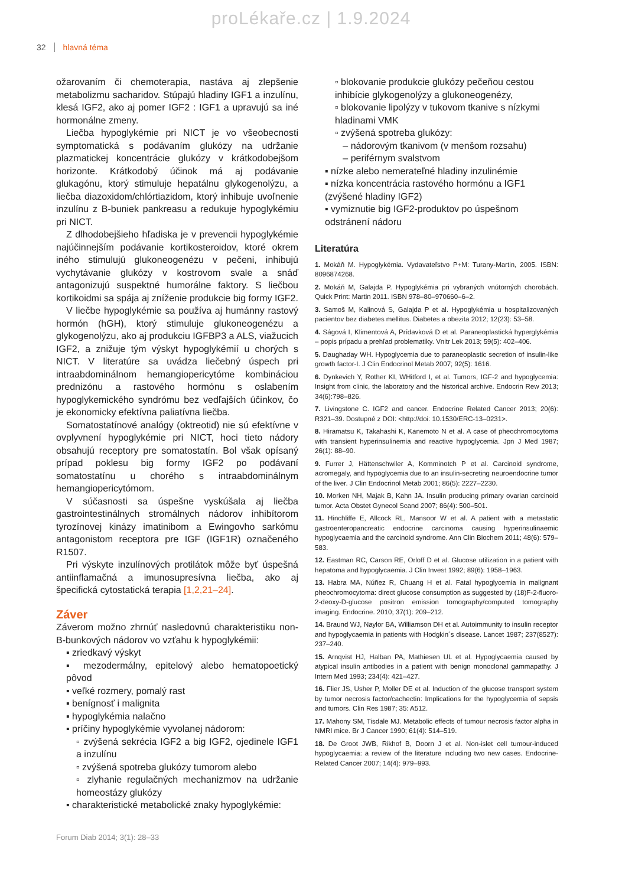proLékaře.cz | 1.9.2024
32 hlavná téma
ožarovaním či chemoterapia, nastáva aj zlepšenie metabolizmu sacharidov. Stúpajú hladiny IGF1 a inzulínu, klesá IGF2, ako aj pomer IGF2 : IGF1 a upravujú sa iné hormonálne zmeny.
Liečba hypoglykémie pri NICT je vo všeobecnosti symptomatická s podávaním glukózy na udržanie plazmatickej koncentrácie glukózy v krátkodobejšom horizonte. Krátkodobý účinok má aj podávanie glukagónu, ktorý stimuluje hepatálnu glykogenolýzu, a liečba diazoxidom/chlórtiazidom, ktorý inhibuje uvoľnenie inzulínu z B-buniek pankreasu a redukuje hypoglykémiu pri NICT.
Z dlhodobejšieho hľadiska je v prevencii hypoglykémie najúčinnejším podávanie kortikosteroidov, ktoré okrem iného stimulujú glukoneogenézu v pečeni, inhibujú vychytávanie glukózy v kostrovom svale a snáď antagonizujú suspektné humorálne faktory. S liečbou kortikoidmi sa spája aj zníženie produkcie big formy IGF2.
V liečbe hypoglykémie sa používa aj humánny rastový hormón (hGH), ktorý stimuluje glukoneogenézu a glykogenolýzu, ako aj produkciu IGFBP3 a ALS, viažucich IGF2, a znižuje tým výskyt hypoglykémií u chorých s NICT. V literatúre sa uvádza liečebný úspech pri intraabdominálnom hemangiopericytóme kombináciou prednizónu a rastového hormónu s oslabením hypoglykemického syndrómu bez vedľajších účinkov, čo je ekonomicky efektívna paliatívna liečba.
Somatostatínové analógy (oktreotid) nie sú efektívne v ovplyvnení hypoglykémie pri NICT, hoci tieto nádory obsahujú receptory pre somatostatín. Bol však opísaný prípad poklesu big formy IGF2 po podávaní somatostatínu u chorého s intraabdominálnym hemangiopericytómom.
V súčasnosti sa úspešne vyskúšala aj liečba gastrointestinálnych stromálnych nádorov inhibítorom tyrozínovej kinázy imatinibom a Ewingovho sarkómu antagonistom receptora pre IGF (IGF1R) označeného R1507.
Pri výskyte inzulínových protilátok môže byť úspešná antiinflamačná a imunosupresívna liečba, ako aj špecifická cytostatická terapia [1,2,21–24].
Záver
Záverom možno zhrnúť nasledovnú charakteristiku non-B-bunkových nádorov vo vzťahu k hypoglykémii:
▪ zriedkavý výskyt
▪ mezodermálny, epitelový alebo hematopoetický pôvod
▪ veľké rozmery, pomalý rast
▪ benígnosť i malignita
▪ hypoglykémia nalačno
▪ príčiny hypoglykémie vyvolanej nádorom:
▫ zvýšená sekrécia IGF2 a big IGF2, ojedinele IGF1 a inzulínu
▫ zvýšená spotreba glukózy tumorom alebo
▫ zlyhanie regulačných mechanizmov na udržanie homeostázy glukózy
▪ charakteristické metabolické znaky hypoglykémie:
▫ blokovanie produkcie glukózy pečeňou cestou inhibície glykogenolýzy a glukoneogenézy,
▫ blokovanie lipolýzy v tukovom tkanive s nízkymi hladinami VMK
▫ zvýšená spotreba glukózy:
– nádorovým tkanivom (v menšom rozsahu)
– periférnym svalstvom
▪ nízke alebo nemerateľné hladiny inzulinémie
▪ nízka koncentrácia rastového hormónu a IGF1 (zvýšené hladiny IGF2)
▪ vymiznutie big IGF2-produktov po úspešnom odstránení nádoru
Literatúra
1. Mokáň M. Hypoglykémia. Vydavateľstvo P+M: Turany-Martin, 2005. ISBN: 8096874268.
2. Mokáň M, Galajda P. Hypoglykémia pri vybraných vnútorných chorobách. Quick Print: Martin 2011. ISBN 978–80–970660–6–2.
3. Samoš M, Kalinová S, Galajda P et al. Hypoglykémia u hospitalizovaných pacientov bez diabetes mellitus. Diabetes a obezita 2012; 12(23): 53–58.
4. Ságová I, Klimentová A, Prídavková D et al. Paraneoplastická hyperglykémia – popis prípadu a prehľad problematiky. Vnitr Lek 2013; 59(5): 402–406.
5. Daughaday WH. Hypoglycemia due to paraneoplastic secretion of insulin-like growth factor-I. J Clin Endocrinol Metab 2007; 92(5): 1616.
6. Dynkevich Y, Rother KI, WHitford I, et al. Tumors, IGF-2 and hypoglycemia: Insight from clinic, the laboratory and the historical archive. Endocrin Rew 2013; 34(6):798–826.
7. Livingstone C. IGF2 and cancer. Endocrine Related Cancer 2013; 20(6): R321–39. Dostupné z DOI: <http://doi: 10.1530/ERC-13–0231>.
8. Hiramatsu K, Takahashi K, Kanemoto N et al. A case of pheochromocytoma with transient hyperinsulinemia and reactive hypoglycemia. Jpn J Med 1987; 26(1): 88–90.
9. Furrer J, Hättenschwiler A, Komminotch P et al. Carcinoid syndrome, acromegaly, and hypoglycemia due to an insulin-secreting neuroendocrine tumor of the liver. J Clin Endocrinol Metab 2001; 86(5): 2227–2230.
10. Morken NH, Majak B, Kahn JA. Insulin producing primary ovarian carcinoid tumor. Acta Obstet Gynecol Scand 2007; 86(4): 500–501.
11. Hinchliffe E, Allcock RL, Mansoor W et al. A patient with a metastatic gastroenteropancreatic endocrine carcinoma causing hyperinsulinaemic hypoglycaemia and the carcinoid syndrome. Ann Clin Biochem 2011; 48(6): 579–583.
12. Eastman RC, Carson RE, Orloff D et al. Glucose utilization in a patient with hepatoma and hypoglycaemia. J Clin Invest 1992; 89(6): 1958–1963.
13. Habra MA, Núñez R, Chuang H et al. Fatal hypoglycemia in malignant pheochromocytoma: direct glucose consumption as suggested by (18)F-2-fluoro-2-deoxy-D-glucose positron emission tomography/computed tomography imaging. Endocrine. 2010; 37(1): 209–212.
14. Braund WJ, Naylor BA, Williamson DH et al. Autoimmunity to insulin receptor and hypoglycaemia in patients with Hodgkin´s disease. Lancet 1987; 237(8527): 237–240.
15. Arnqvist HJ, Halban PA, Mathiesen UL et al. Hypoglycaemia caused by atypical insulin antibodies in a patient with benign monoclonal gammapathy. J Intern Med 1993; 234(4): 421–427.
16. Flier JS, Usher P, Moller DE et al. Induction of the glucose transport system by tumor necrosis factor/cachectin: Implications for the hypoglycemia of sepsis and tumors. Clin Res 1987; 35: A512.
17. Mahony SM, Tisdale MJ. Metabolic effects of tumour necrosis factor alpha in NMRI mice. Br J Cancer 1990; 61(4): 514–519.
18. De Groot JWB, Rikhof B, Doorn J et al. Non-islet cell tumour-induced hypoglycaemia: a review of the literature including two new cases. Endocrine-Related Cancer 2007; 14(4): 979–993.
Forum Diab 2014; 3(1): 28–33